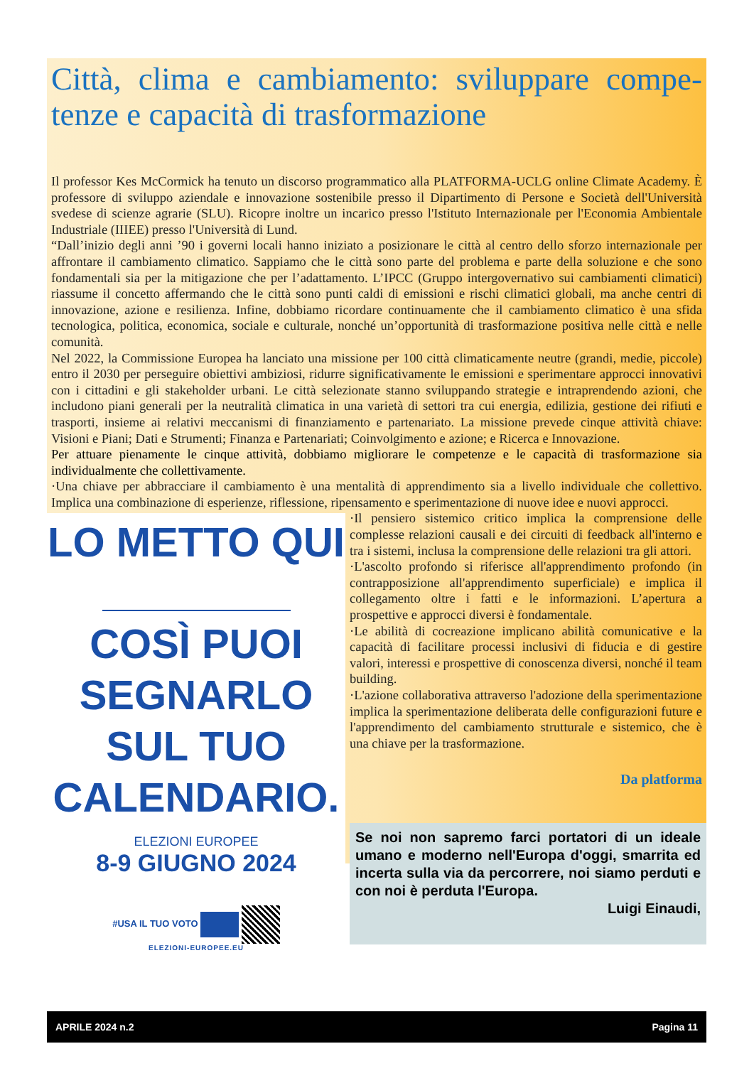Città, clima e cambiamento: sviluppare compe-tenze e capacità di trasformazione
Il professor Kes McCormick ha tenuto un discorso programmatico alla PLATFORMA-UCLG online Climate Academy. È professore di sviluppo aziendale e innovazione sostenibile presso il Dipartimento di Persone e Società dell'Università svedese di scienze agrarie (SLU). Ricopre inoltre un incarico presso l'Istituto Internazionale per l'Economia Ambientale Industriale (IIIEE) presso l'Università di Lund.
“Dall’inizio degli anni ’90 i governi locali hanno iniziato a posizionare le città al centro dello sforzo internazionale per affrontare il cambiamento climatico. Sappiamo che le città sono parte del problema e parte della soluzione e che sono fondamentali sia per la mitigazione che per l’adattamento. L’IPCC (Gruppo intergovernativo sui cambiamenti climatici) riassume il concetto affermando che le città sono punti caldi di emissioni e rischi climatici globali, ma anche centri di innovazione, azione e resilienza. Infine, dobbiamo ricordare continuamente che il cambiamento climatico è una sfida tecnologica, politica, economica, sociale e culturale, nonché un’opportunità di trasformazione positiva nelle città e nelle comunità.
Nel 2022, la Commissione Europea ha lanciato una missione per 100 città climaticamente neutre (grandi, medie, piccole) entro il 2030 per perseguire obiettivi ambiziosi, ridurre significativamente le emissioni e sperimentare approcci innovativi con i cittadini e gli stakeholder urbani. Le città selezionate stanno sviluppando strategie e intraprendendo azioni, che includono piani generali per la neutralità climatica in una varietà di settori tra cui energia, edilizia, gestione dei rifiuti e trasporti, insieme ai relativi meccanismi di finanziamento e partenariato. La missione prevede cinque attività chiave: Visioni e Piani; Dati e Strumenti; Finanza e Partenariati; Coinvolgimento e azione; e Ricerca e Innovazione.
Per attuare pienamente le cinque attività, dobbiamo migliorare le competenze e le capacità di trasformazione sia individualmente che collettivamente.
·Una chiave per abbracciare il cambiamento è una mentalità di apprendimento sia a livello individuale che collettivo. Implica una combinazione di esperienze, riflessione, ripensamento e sperimentazione di nuove idee e nuovi approcci.
LO METTO QUI
COSÌ PUOI
SEGNARLO
SUL TUO
CALENDARIO.
ELEZIONI EUROPEE
8-9 GIUGNO 2024
#USA IL TUO VOTO
ELEZIONI-EUROPEE.EU
·Il pensiero sistemico critico implica la comprensione delle complesse relazioni causali e dei circuiti di feedback all'interno e tra i sistemi, inclusa la comprensione delle relazioni tra gli attori.
·L'ascolto profondo si riferisce all'apprendimento profondo (in contrapposizione all'apprendimento superficiale) e implica il collegamento oltre i fatti e le informazioni. L’apertura a prospettive e approcci diversi è fondamentale.
·Le abilità di cocreazione implicano abilità comunicative e la capacità di facilitare processi inclusivi di fiducia e di gestire valori, interessi e prospettive di conoscenza diversi, nonché il team building.
·L'azione collaborativa attraverso l'adozione della sperimentazione implica la sperimentazione deliberata delle configurazioni future e l'apprendimento del cambiamento strutturale e sistemico, che è una chiave per la trasformazione.
Da platforma
Se noi non sapremo farci portatori di un ideale umano e moderno nell'Europa d'oggi, smarrita ed incerta sulla via da percorrere, noi siamo perduti e con noi è perduta l'Europa.
Luigi Einaudi,
APRILE 2024 n.2 Pagina 11